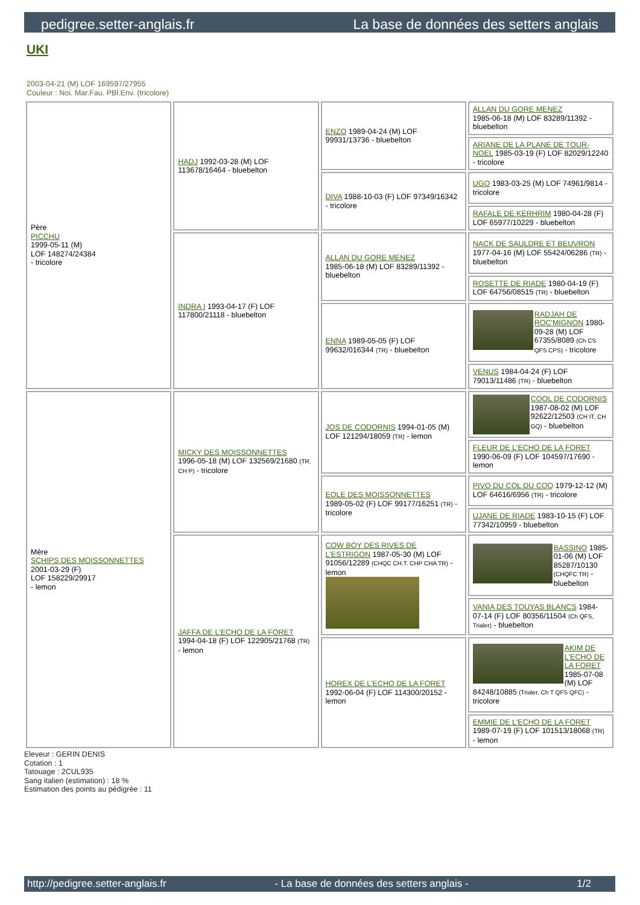pedigree.setter-anglais.fr La base de données des setters anglais
UKI
2003-04-21 (M) LOF 169597/27955
Couleur : Noi. Mar.Fau. PBl.Env. (tricolore)
| Père PICCHU 1999-05-11 (M) LOF 148274/24384 - tricolore | HADJ 1992-03-28 (M) LOF 113678/16464 - bluebelton | ENZO 1989-04-24 (M) LOF 99931/13736 - bluebelton | ALLAN DU GORE MENEZ 1985-06-18 (M) LOF 83289/11392 - bluebelton |
| | | | ARIANE DE LA PLANE DE TOUR-NOEL 1985-03-19 (F) LOF 82029/12240 - tricolore |
| | | DIVA 1988-10-03 (F) LOF 97349/16342 - tricolore | UGO 1983-03-25 (M) LOF 74961/9814 - tricolore |
| | | | RAFALE DE KERHRIM 1980-04-28 (F) LOF 65977/10229 - bluebelton |
| | INDRA I 1993-04-17 (F) LOF 117800/21118 - bluebelton | ALLAN DU GORE MENEZ 1985-06-18 (M) LOF 83289/11392 - bluebelton | NACK DE SAULDRE ET BEUVRON 1977-04-16 (M) LOF 55424/06286 (TR) - bluebelton |
| | | | ROSETTE DE RIADE 1980-04-19 (F) LOF 64756/08515 (TR) - bluebelton |
| | | ENNA 1989-05-05 (F) LOF 99632/016344 (TR) - bluebelton | RADJAH DE ROC'MIGNON 1980-09-28 (M) LOF 67355/8089 (Ch CS QFS CPS) - tricolore |
| | | | VENUS 1984-04-24 (F) LOF 79013/11486 (TR) - bluebelton |
| Mère SCHIPS DES MOISSONNETTES 2001-03-29 (F) LOF 158229/29917 - lemon | MICKY DES MOISSONNETTES 1996-05-18 (M) LOF 132569/21680 (TR, CH P) - tricolore | JOS DE CODORNIS 1994-01-05 (M) LOF 121294/18059 (TR) - lemon | COOL DE CODORNIS 1987-08-02 (M) LOF 92622/12503 (CH IT, CH GQ) - bluebelton |
| | | | FLEUR DE L'ECHO DE LA FORET 1990-06-09 (F) LOF 104597/17690 - lemon |
| | | EOLE DES MOISSONNETTES 1989-05-02 (F) LOF 99177/16251 (TR) - tricolore | PIVO DU COL DU COQ 1979-12-12 (M) LOF 64616/6956 (TR) - tricolore |
| | | | UJANE DE RIADE 1983-10-15 (F) LOF 77342/10959 - bluebelton |
| | JAFFA DE L'ECHO DE LA FORET 1994-04-18 (F) LOF 122905/21768 (TR) - lemon | COW BOY DES RIVES DE L'ESTRIGON 1987-05-30 (M) LOF 91056/12289 (CHQC CH.T. CHP CHA TR) - lemon | BASSINO 1985-01-06 (M) LOF 85287/10130 (CHQFC TR) - bluebelton |
| | | | VANIA DES TOUYAS BLANCS 1984-07-14 (F) LOF 80356/11504 (Ch QFS, Trialer) - bluebelton |
| | | HOREX DE L'ECHO DE LA FORET 1992-06-04 (F) LOF 114300/20152 - lemon | AKIM DE L'ECHO DE LA FORET 1985-07-08 (M) LOF 84248/10885 (Trialer, Ch T QFS QFC) - tricolore |
| | | | EMMIE DE L'ECHO DE LA FORET 1989-07-19 (F) LOF 101513/18068 (TR) - lemon |
Eleveur : GERIN DENIS
Cotation : 1
Tatouage : 2CUL935
Sang italien (estimation) : 18 %
Estimation des points au pédigrée : 11
http://pedigree.setter-anglais.fr - La base de données des setters anglais - 1/2